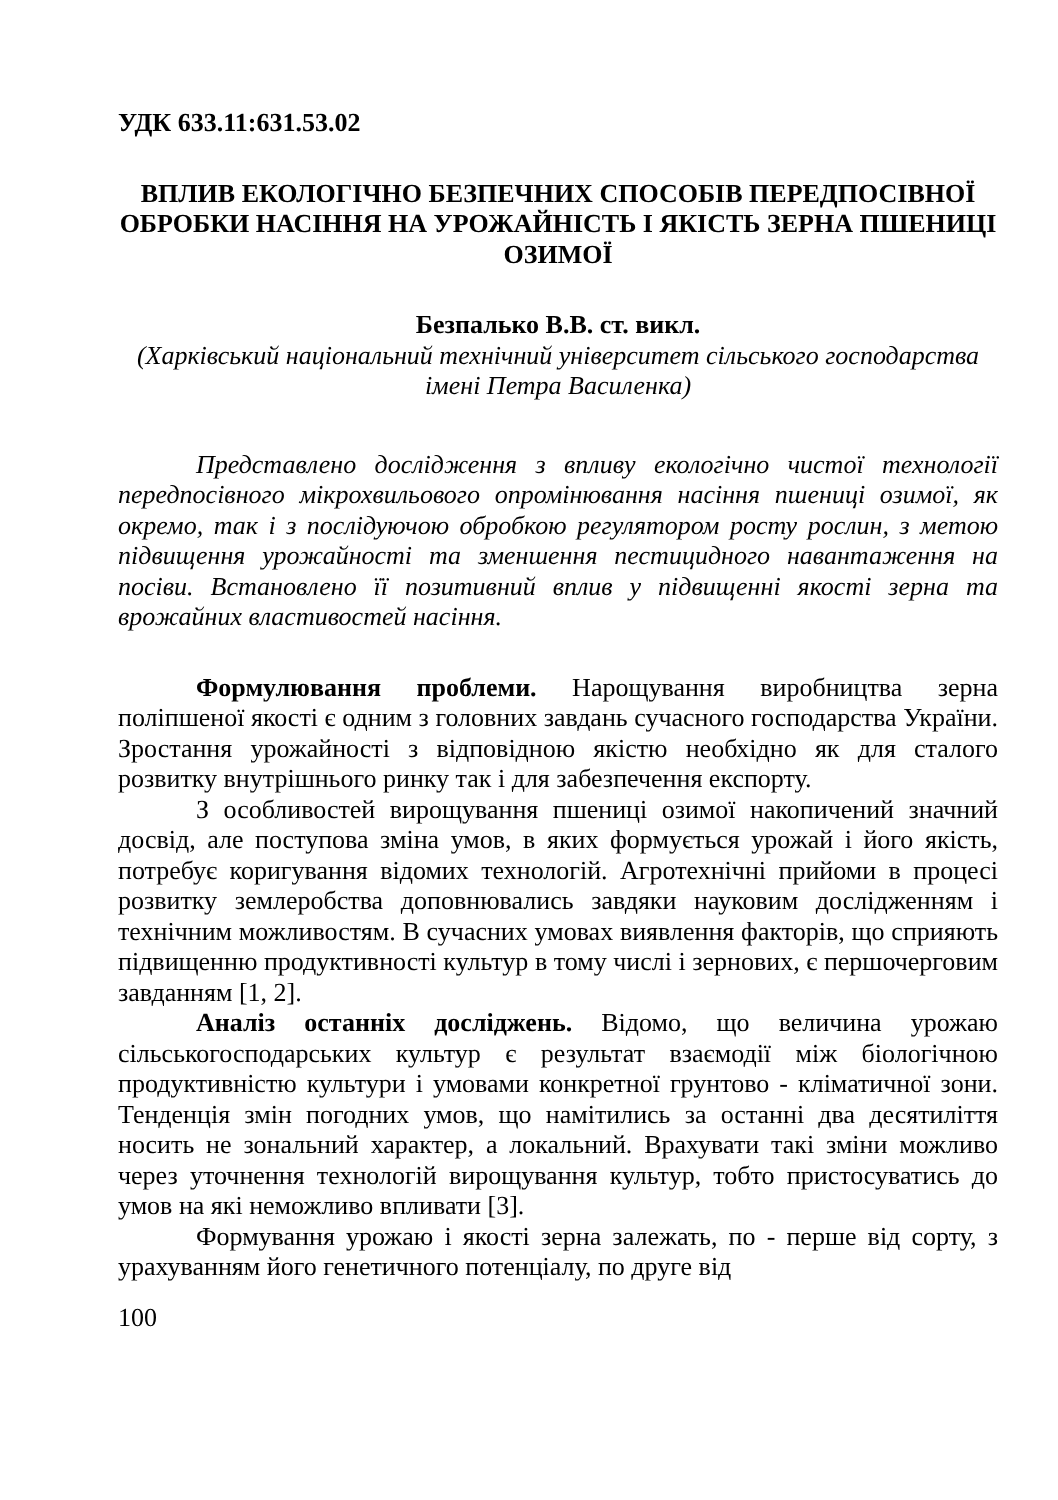УДК 633.11:631.53.02
ВПЛИВ ЕКОЛОГІЧНО БЕЗПЕЧНИХ СПОСОБІВ ПЕРЕДПОСІВНОЇ ОБРОБКИ НАСІННЯ НА УРОЖАЙНІСТЬ І ЯКІСТЬ ЗЕРНА ПШЕНИЦІ ОЗИМОЇ
Безпалько В.В. ст. викл.
(Харківський національний технічний університет сільського господарства імені Петра Василенка)
Представлено дослідження з впливу екологічно чистої технології передпосівного мікрохвильового опромінювання насіння пшениці озимої, як окремо, так і з послідуючою обробкою регулятором росту рослин, з метою підвищення урожайності та зменшення пестицидного навантаження на посіви. Встановлено її позитивний вплив у підвищенні якості зерна та врожайних властивостей насіння.
Формулювання проблеми. Нарощування виробництва зерна поліпшеної якості є одним з головних завдань сучасного господарства України. Зростання урожайності з відповідною якістю необхідно як для сталого розвитку внутрішнього ринку так і для забезпечення експорту.
З особливостей вирощування пшениці озимої накопичений значний досвід, але поступова зміна умов, в яких формується урожай і його якість, потребує коригування відомих технологій. Агротехнічні прийоми в процесі розвитку землеробства доповнювались завдяки науковим дослідженням і технічним можливостям. В сучасних умовах виявлення факторів, що сприяють підвищенню продуктивності культур в тому числі і зернових, є першочерговим завданням [1, 2].
Аналіз останніх досліджень. Відомо, що величина урожаю сільськогосподарських культур є результат взаємодії між біологічною продуктивністю культури і умовами конкретної грунтово - кліматичної зони. Тенденція змін погодних умов, що намітились за останні два десятиліття носить не зональний характер, а локальний. Врахувати такі зміни можливо через уточнення технологій вирощування культур, тобто пристосуватись до умов на які неможливо впливати [3].
Формування урожаю і якості зерна залежать, по - перше від сорту, з урахуванням його генетичного потенціалу, по друге від
100